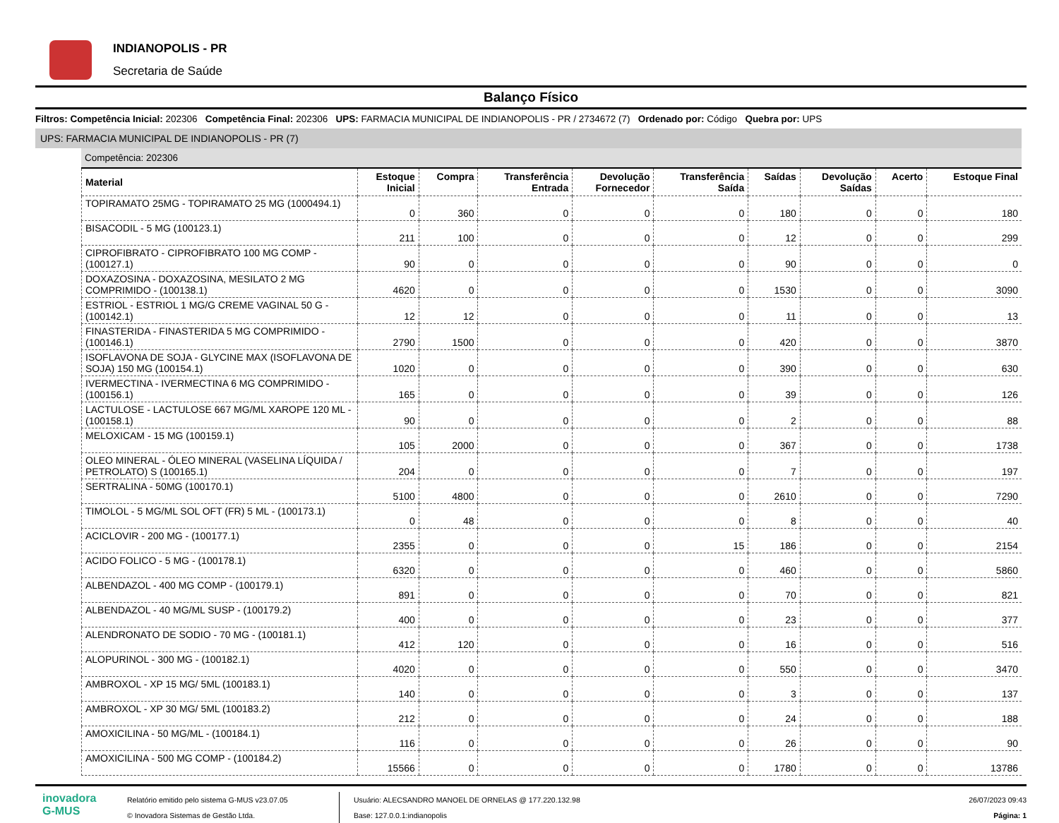INDIANOPOLIS - PR
Secretaria de Saúde
Balanço Físico
Filtros: Competência Inicial: 202306 Competência Final: 202306 UPS: FARMACIA MUNICIPAL DE INDIANOPOLIS - PR / 2734672 (7) Ordenado por: Código Quebra por: UPS
UPS: FARMACIA MUNICIPAL DE INDIANOPOLIS - PR (7)
Competência: 202306
| Material | Estoque Inicial | Compra | Transferência Entrada | Devolução Fornecedor | Transferência Saída | Saídas | Devolução Saídas | Acerto | Estoque Final |
| --- | --- | --- | --- | --- | --- | --- | --- | --- | --- |
| TOPIRAMATO 25MG - TOPIRAMATO 25 MG (1000494.1) | 0 | 360 | 0 | 0 | 0 | 180 | 0 | 0 | 180 |
| BISACODIL - 5 MG (100123.1) | 211 | 100 | 0 | 0 | 0 | 12 | 0 | 0 | 299 |
| CIPROFIBRATO - CIPROFIBRATO 100 MG COMP - (100127.1) | 90 | 0 | 0 | 0 | 0 | 90 | 0 | 0 | 0 |
| DOXAZOSINA - DOXAZOSINA, MESILATO 2 MG COMPRIMIDO - (100138.1) | 4620 | 0 | 0 | 0 | 0 | 1530 | 0 | 0 | 3090 |
| ESTRIOL - ESTRIOL 1 MG/G CREME VAGINAL 50 G - (100142.1) | 12 | 12 | 0 | 0 | 0 | 11 | 0 | 0 | 13 |
| FINASTERIDA - FINASTERIDA 5 MG COMPRIMIDO - (100146.1) | 2790 | 1500 | 0 | 0 | 0 | 420 | 0 | 0 | 3870 |
| ISOFLAVONA DE SOJA - GLYCINE MAX (ISOFLAVONA DE SOJA) 150 MG (100154.1) | 1020 | 0 | 0 | 0 | 0 | 390 | 0 | 0 | 630 |
| IVERMECTINA - IVERMECTINA 6 MG COMPRIMIDO - (100156.1) | 165 | 0 | 0 | 0 | 0 | 39 | 0 | 0 | 126 |
| LACTULOSE - LACTULOSE 667 MG/ML XAROPE 120 ML - (100158.1) | 90 | 0 | 0 | 0 | 0 | 2 | 0 | 0 | 88 |
| MELOXICAM - 15 MG (100159.1) | 105 | 2000 | 0 | 0 | 0 | 367 | 0 | 0 | 1738 |
| OLEO MINERAL - ÓLEO MINERAL (VASELINA LÍQUIDA / PETROLATO) S (100165.1) | 204 | 0 | 0 | 0 | 0 | 7 | 0 | 0 | 197 |
| SERTRALINA - 50MG (100170.1) | 5100 | 4800 | 0 | 0 | 0 | 2610 | 0 | 0 | 7290 |
| TIMOLOL - 5 MG/ML SOL OFT (FR) 5 ML - (100173.1) | 0 | 48 | 0 | 0 | 0 | 8 | 0 | 0 | 40 |
| ACICLOVIR - 200 MG - (100177.1) | 2355 | 0 | 0 | 0 | 15 | 186 | 0 | 0 | 2154 |
| ACIDO FOLICO - 5 MG - (100178.1) | 6320 | 0 | 0 | 0 | 0 | 460 | 0 | 0 | 5860 |
| ALBENDAZOL - 400 MG COMP - (100179.1) | 891 | 0 | 0 | 0 | 0 | 70 | 0 | 0 | 821 |
| ALBENDAZOL - 40 MG/ML SUSP - (100179.2) | 400 | 0 | 0 | 0 | 0 | 23 | 0 | 0 | 377 |
| ALENDRONATO DE SODIO - 70 MG - (100181.1) | 412 | 120 | 0 | 0 | 0 | 16 | 0 | 0 | 516 |
| ALOPURINOL - 300 MG - (100182.1) | 4020 | 0 | 0 | 0 | 0 | 550 | 0 | 0 | 3470 |
| AMBROXOL - XP 15 MG/ 5ML (100183.1) | 140 | 0 | 0 | 0 | 0 | 3 | 0 | 0 | 137 |
| AMBROXOL - XP 30 MG/ 5ML (100183.2) | 212 | 0 | 0 | 0 | 0 | 24 | 0 | 0 | 188 |
| AMOXICILINA - 50 MG/ML - (100184.1) | 116 | 0 | 0 | 0 | 0 | 26 | 0 | 0 | 90 |
| AMOXICILINA - 500 MG COMP - (100184.2) | 15566 | 0 | 0 | 0 | 0 | 1780 | 0 | 0 | 13786 |
inovadora
G-MUS
Relatório emitido pelo sistema G-MUS v23.07.05
© Inovadora Sistemas de Gestão Ltda.
Usuário: ALECSANDRO MANOEL DE ORNELAS @ 177.220.132.98
Base: 127.0.0.1:indianopolis
26/07/2023 09:43
Página: 1